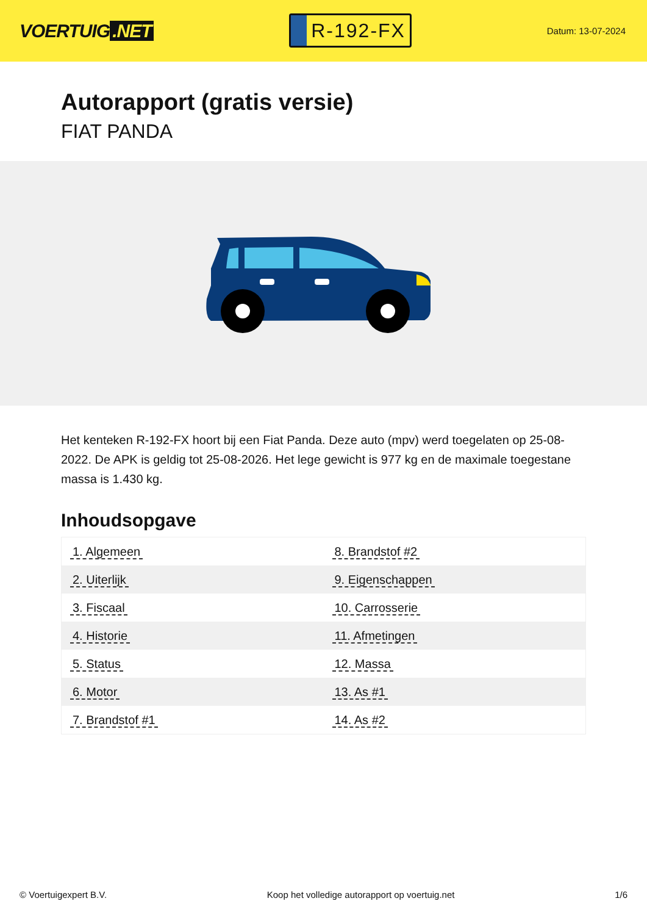VOERTUIG.NET
R-192-FX
Datum: 13-07-2024
Autorapport (gratis versie)
FIAT PANDA
Het kenteken R-192-FX hoort bij een Fiat Panda. Deze auto (mpv) werd toegelaten op 25-08-2022. De APK is geldig tot 25-08-2026. Het lege gewicht is 977 kg en de maximale toegestane massa is 1.430 kg.
Inhoudsopgave
| 1. Algemeen | 8. Brandstof #2 |
| 2. Uiterlijk | 9. Eigenschappen |
| 3. Fiscaal | 10. Carrosserie |
| 4. Historie | 11. Afmetingen |
| 5. Status | 12. Massa |
| 6. Motor | 13. As #1 |
| 7. Brandstof #1 | 14. As #2 |
© Voertuigexpert B.V. Koop het volledige autorapport op voertuig.net
1/6